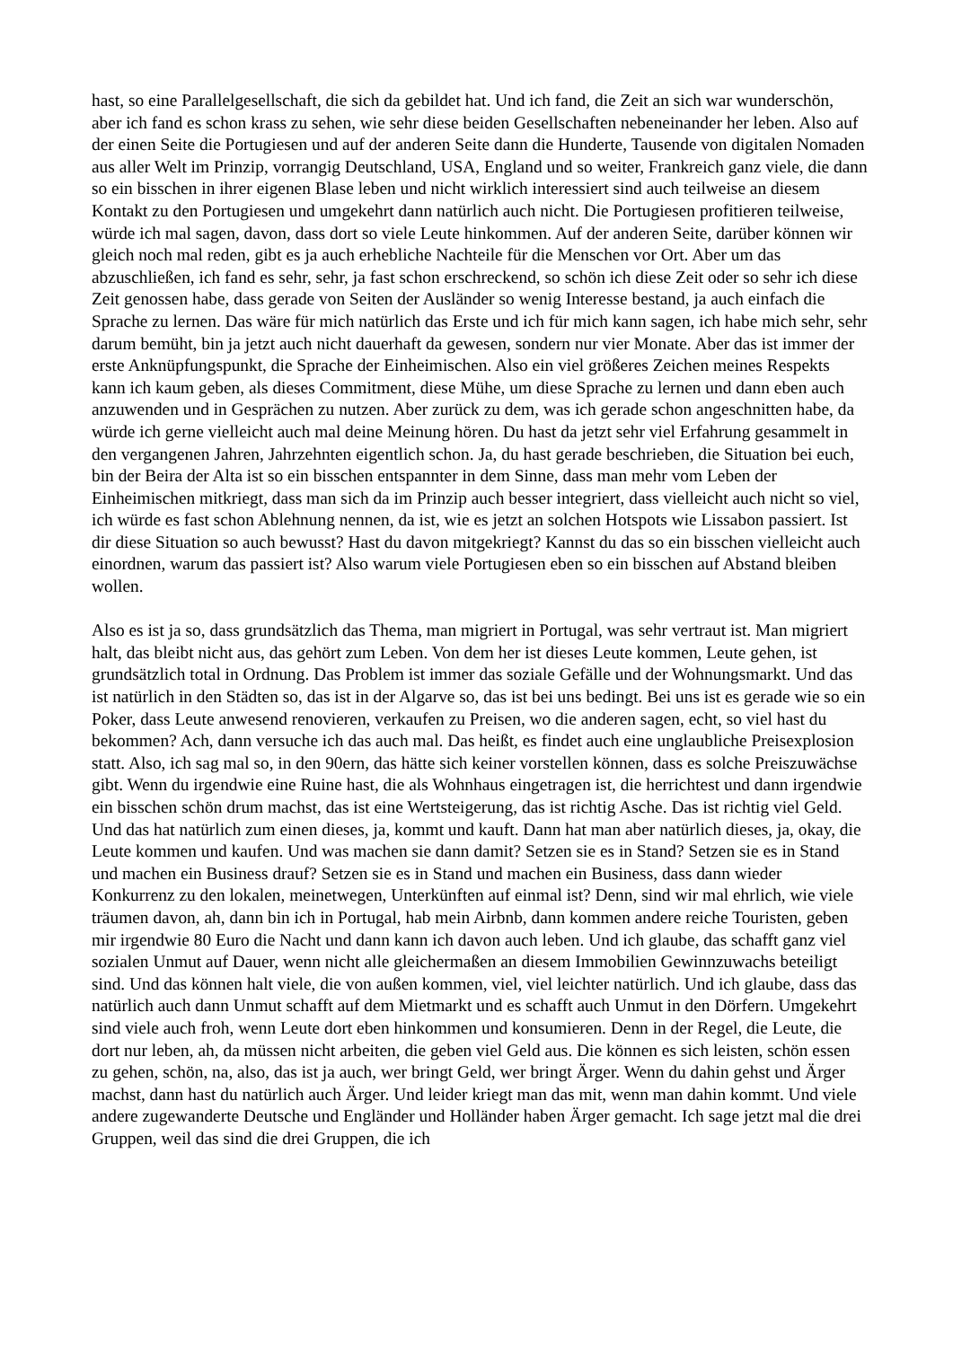hast, so eine Parallelgesellschaft, die sich da gebildet hat. Und ich fand, die Zeit an sich war wunderschön, aber ich fand es schon krass zu sehen, wie sehr diese beiden Gesellschaften nebeneinander her leben. Also auf der einen Seite die Portugiesen und auf der anderen Seite dann die Hunderte, Tausende von digitalen Nomaden aus aller Welt im Prinzip, vorrangig Deutschland, USA, England und so weiter, Frankreich ganz viele, die dann so ein bisschen in ihrer eigenen Blase leben und nicht wirklich interessiert sind auch teilweise an diesem Kontakt zu den Portugiesen und umgekehrt dann natürlich auch nicht. Die Portugiesen profitieren teilweise, würde ich mal sagen, davon, dass dort so viele Leute hinkommen. Auf der anderen Seite, darüber können wir gleich noch mal reden, gibt es ja auch erhebliche Nachteile für die Menschen vor Ort. Aber um das abzuschließen, ich fand es sehr, sehr, ja fast schon erschreckend, so schön ich diese Zeit oder so sehr ich diese Zeit genossen habe, dass gerade von Seiten der Ausländer so wenig Interesse bestand, ja auch einfach die Sprache zu lernen. Das wäre für mich natürlich das Erste und ich für mich kann sagen, ich habe mich sehr, sehr darum bemüht, bin ja jetzt auch nicht dauerhaft da gewesen, sondern nur vier Monate. Aber das ist immer der erste Anknüpfungspunkt, die Sprache der Einheimischen. Also ein viel größeres Zeichen meines Respekts kann ich kaum geben, als dieses Commitment, diese Mühe, um diese Sprache zu lernen und dann eben auch anzuwenden und in Gesprächen zu nutzen. Aber zurück zu dem, was ich gerade schon angeschnitten habe, da würde ich gerne vielleicht auch mal deine Meinung hören. Du hast da jetzt sehr viel Erfahrung gesammelt in den vergangenen Jahren, Jahrzehnten eigentlich schon. Ja, du hast gerade beschrieben, die Situation bei euch, bin der Beira der Alta ist so ein bisschen entspannter in dem Sinne, dass man mehr vom Leben der Einheimischen mitkriegt, dass man sich da im Prinzip auch besser integriert, dass vielleicht auch nicht so viel, ich würde es fast schon Ablehnung nennen, da ist, wie es jetzt an solchen Hotspots wie Lissabon passiert. Ist dir diese Situation so auch bewusst? Hast du davon mitgekriegt? Kannst du das so ein bisschen vielleicht auch einordnen, warum das passiert ist? Also warum viele Portugiesen eben so ein bisschen auf Abstand bleiben wollen.
Also es ist ja so, dass grundsätzlich das Thema, man migriert in Portugal, was sehr vertraut ist. Man migriert halt, das bleibt nicht aus, das gehört zum Leben. Von dem her ist dieses Leute kommen, Leute gehen, ist grundsätzlich total in Ordnung. Das Problem ist immer das soziale Gefälle und der Wohnungsmarkt. Und das ist natürlich in den Städten so, das ist in der Algarve so, das ist bei uns bedingt. Bei uns ist es gerade wie so ein Poker, dass Leute anwesend renovieren, verkaufen zu Preisen, wo die anderen sagen, echt, so viel hast du bekommen? Ach, dann versuche ich das auch mal. Das heißt, es findet auch eine unglaubliche Preisexplosion statt. Also, ich sag mal so, in den 90ern, das hätte sich keiner vorstellen können, dass es solche Preiszuwächse gibt. Wenn du irgendwie eine Ruine hast, die als Wohnhaus eingetragen ist, die herrichtest und dann irgendwie ein bisschen schön drum machst, das ist eine Wertsteigerung, das ist richtig Asche. Das ist richtig viel Geld. Und das hat natürlich zum einen dieses, ja, kommt und kauft. Dann hat man aber natürlich dieses, ja, okay, die Leute kommen und kaufen. Und was machen sie dann damit? Setzen sie es in Stand? Setzen sie es in Stand und machen ein Business drauf? Setzen sie es in Stand und machen ein Business, dass dann wieder Konkurrenz zu den lokalen, meinetwegen, Unterkünften auf einmal ist? Denn, sind wir mal ehrlich, wie viele träumen davon, ah, dann bin ich in Portugal, hab mein Airbnb, dann kommen andere reiche Touristen, geben mir irgendwie 80 Euro die Nacht und dann kann ich davon auch leben. Und ich glaube, das schafft ganz viel sozialen Unmut auf Dauer, wenn nicht alle gleichermaßen an diesem Immobilien Gewinnzuwachs beteiligt sind. Und das können halt viele, die von außen kommen, viel, viel leichter natürlich. Und ich glaube, dass das natürlich auch dann Unmut schafft auf dem Mietmarkt und es schafft auch Unmut in den Dörfern. Umgekehrt sind viele auch froh, wenn Leute dort eben hinkommen und konsumieren. Denn in der Regel, die Leute, die dort nur leben, ah, da müssen nicht arbeiten, die geben viel Geld aus. Die können es sich leisten, schön essen zu gehen, schön, na, also, das ist ja auch, wer bringt Geld, wer bringt Ärger. Wenn du dahin gehst und Ärger machst, dann hast du natürlich auch Ärger. Und leider kriegt man das mit, wenn man dahin kommt. Und viele andere zugewanderte Deutsche und Engländer und Holländer haben Ärger gemacht. Ich sage jetzt mal die drei Gruppen, weil das sind die drei Gruppen, die ich